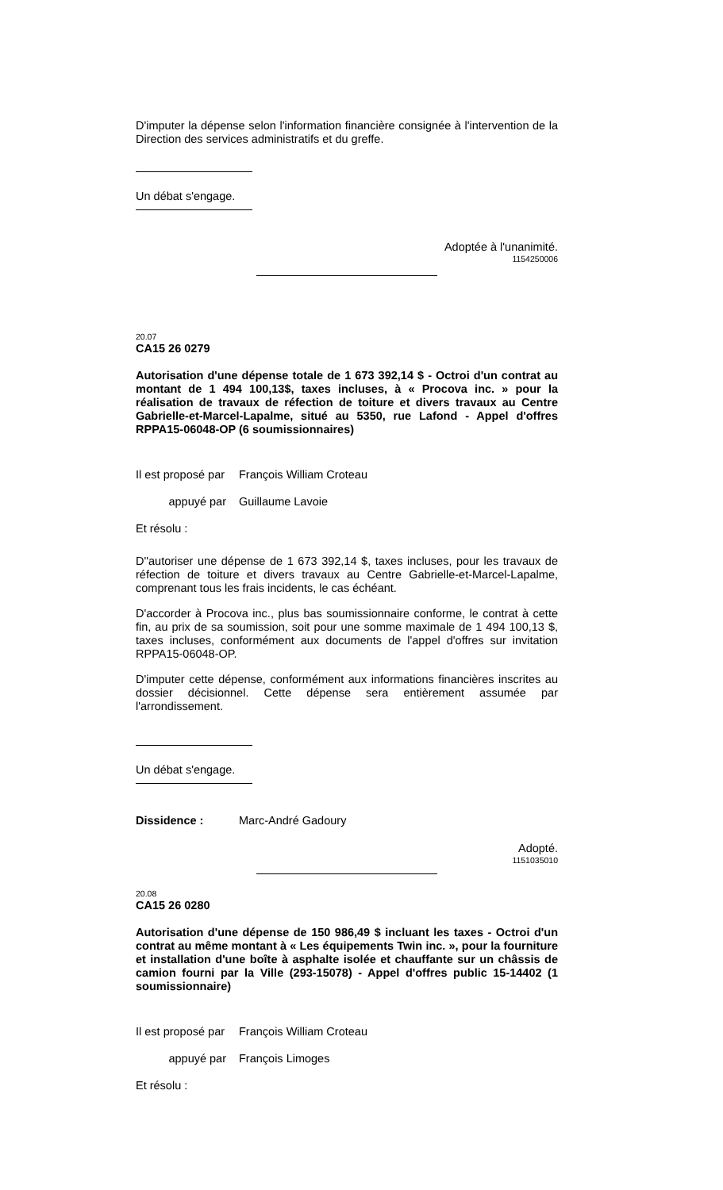D'imputer la dépense selon l'information financière consignée à l'intervention de la Direction des services administratifs et du greffe.
Un débat s'engage.
Adoptée à l'unanimité.
1154250006
20.07
CA15 26 0279
Autorisation d'une dépense totale de 1 673 392,14 $ - Octroi d'un contrat au montant de 1 494 100,13$, taxes incluses, à « Procova inc. » pour la réalisation de travaux de réfection de toiture et divers travaux au Centre Gabrielle-et-Marcel-Lapalme, situé au 5350, rue Lafond - Appel d'offres RPPA15-06048-OP (6 soumissionnaires)
Il est proposé par François William Croteau
appuyé par Guillaume Lavoie
Et résolu :
D''autoriser une dépense de 1 673 392,14 $, taxes incluses, pour les travaux de réfection de toiture et divers travaux au Centre Gabrielle-et-Marcel-Lapalme, comprenant tous les frais incidents, le cas échéant.
D'accorder à Procova inc., plus bas soumissionnaire conforme, le contrat à cette fin, au prix de sa soumission, soit pour une somme maximale de 1 494 100,13 $, taxes incluses, conformément aux documents de l'appel d'offres sur invitation RPPA15-06048-OP.
D'imputer cette dépense, conformément aux informations financières inscrites au dossier décisionnel. Cette dépense sera entièrement assumée par l'arrondissement.
Un débat s'engage.
Dissidence : Marc-André Gadoury
Adopté.
1151035010
20.08
CA15 26 0280
Autorisation d'une dépense de 150 986,49 $ incluant les taxes - Octroi d'un contrat au même montant à « Les équipements Twin inc. », pour la fourniture et installation d'une boîte à asphalte isolée et chauffante sur un châssis de camion fourni par la Ville (293-15078) - Appel d'offres public 15-14402 (1 soumissionnaire)
Il est proposé par François William Croteau
appuyé par François Limoges
Et résolu :